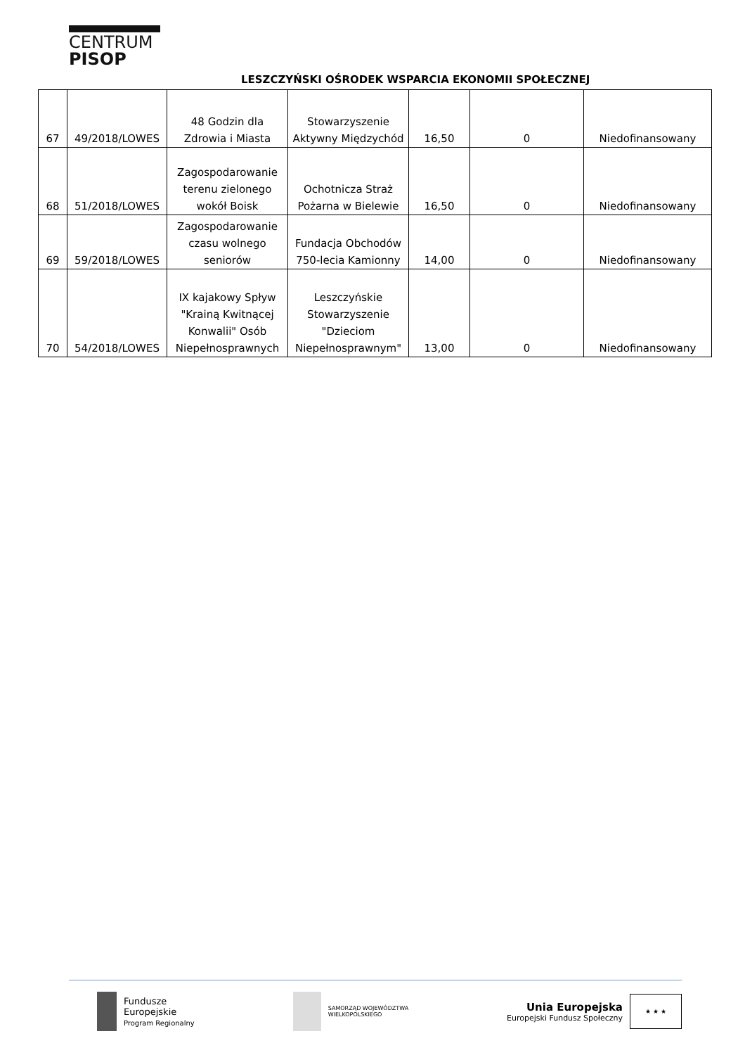CENTRUM
PISOP
LESZCZYŃSKI OŚRODEK WSPARCIA EKONOMII SPOŁECZNEJ
| 67 | 49/2018/LOWES | 48 Godzin dla Zdrowia i Miasta | Stowarzyszenie Aktywny Międzychód | 16,50 | 0 | Niedofinansowany |
| 68 | 51/2018/LOWES | Zagospodarowanie terenu zielonego wokół Boisk | Ochotnicza Straż Pożarna w Bielewie | 16,50 | 0 | Niedofinansowany |
| 69 | 59/2018/LOWES | Zagospodarowanie czasu wolnego seniorów | Fundacja Obchodów 750-lecia Kamionny | 14,00 | 0 | Niedofinansowany |
| 70 | 54/2018/LOWES | IX kajakowy Spływ "Krainą Kwitnącej Konwalii" Osób Niepełnosprawnych | Leszczyńskie Stowarzyszenie "Dzieciom Niepełnosprawnym" | 13,00 | 0 | Niedofinansowany |
Fundusze
Europejskie
Program Regionalny
SAMORZĄD WOJEWÓDZTWA
WIELKOPOLSKIEGO
Unia Europejska
Europejski Fundusz Społeczny ★ ★ ★